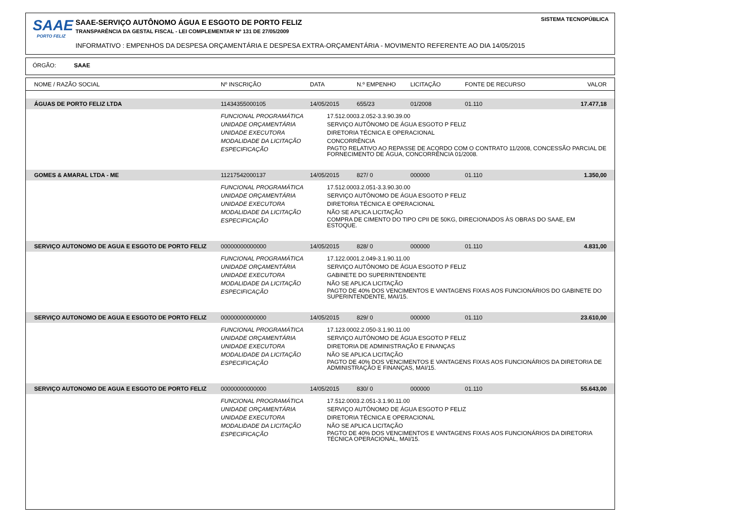SAAE
PORTO FELIZ
SAAE-SERVIÇO AUTÔNOMO ÁGUA E ESGOTO DE PORTO FELIZ
TRANSPARÊNCIA DA GESTAL FISCAL - LEI COMPLEMENTAR Nº 131 DE 27/05/2009
INFORMATIVO : EMPENHOS DA DESPESA ORÇAMENTÁRIA E DESPESA EXTRA-ORÇAMENTÁRIA - MOVIMENTO REFERENTE AO DIA 14/05/2015
SISTEMA TECNOPÚBLICA
ÓRGÃO: SAAE
| NOME / RAZÃO SOCIAL | Nº INSCRIÇÃO | DATA | N.º EMPENHO | LICITAÇÃO | FONTE DE RECURSO | VALOR |
| --- | --- | --- | --- | --- | --- | --- |
| ÁGUAS DE PORTO FELIZ LTDA | 11434355000105 | 14/05/2015 | 655/23 | 01/2008 | 01.110 | 17.477,18 |
| | FUNCIONAL PROGRAMÁTICA 17.512.0003.2.052-3.3.90.39.00 UNIDADE ORÇAMENTÁRIA SERVIÇO AUTÔNOMO DE ÁGUA ESGOTO P FELIZ UNIDADE EXECUTORA DIRETORIA TÉCNICA E OPERACIONAL MODALIDADE DA LICITAÇÃO CONCORRÊNCIA ESPECIFICAÇÃO PAGTO RELATIVO AO REPASSE DE ACORDO COM O CONTRATO 11/2008, CONCESSÃO PARCIAL DE FORNECIMENTO DE ÁGUA, CONCORRÊNCIA 01/2008. | | | | | |
| GOMES & AMARAL LTDA - ME | 11217542000137 | 14/05/2015 | 827/ 0 | 000000 | 01.110 | 1.350,00 |
| | FUNCIONAL PROGRAMÁTICA 17.512.0003.2.051-3.3.90.30.00 UNIDADE ORÇAMENTÁRIA SERVIÇO AUTÔNOMO DE ÁGUA ESGOTO P FELIZ UNIDADE EXECUTORA DIRETORIA TÉCNICA E OPERACIONAL MODALIDADE DA LICITAÇÃO NÃO SE APLICA LICITAÇÃO ESPECIFICAÇÃO COMPRA DE CIMENTO DO TIPO CPII DE 50KG, DIRECIONADOS ÀS OBRAS DO SAAE, EM ESTOQUE. | | | | | |
| SERVIÇO AUTONOMO DE AGUA E ESGOTO DE PORTO FELIZ | 00000000000000 | 14/05/2015 | 828/ 0 | 000000 | 01.110 | 4.831,00 |
| | FUNCIONAL PROGRAMÁTICA 17.122.0001.2.049-3.1.90.11.00 UNIDADE ORÇAMENTÁRIA SERVIÇO AUTÔNOMO DE ÁGUA ESGOTO P FELIZ UNIDADE EXECUTORA GABINETE DO SUPERINTENDENTE MODALIDADE DA LICITAÇÃO NÃO SE APLICA LICITAÇÃO ESPECIFICAÇÃO PAGTO DE 40% DOS VENCIMENTOS E VANTAGENS FIXAS AOS FUNCIONÁRIOS DO GABINETE DO SUPERINTENDENTE, MAI/15. | | | | | |
| SERVIÇO AUTONOMO DE AGUA E ESGOTO DE PORTO FELIZ | 00000000000000 | 14/05/2015 | 829/ 0 | 000000 | 01.110 | 23.610,00 |
| | FUNCIONAL PROGRAMÁTICA 17.123.0002.2.050-3.1.90.11.00 UNIDADE ORÇAMENTÁRIA SERVIÇO AUTÔNOMO DE ÁGUA ESGOTO P FELIZ UNIDADE EXECUTORA DIRETORIA DE ADMINISTRAÇÃO E FINANÇAS MODALIDADE DA LICITAÇÃO NÃO SE APLICA LICITAÇÃO ESPECIFICAÇÃO PAGTO DE 40% DOS VENCIMENTOS E VANTAGENS FIXAS AOS FUNCIONÁRIOS DA DIRETORIA DE ADMINISTRAÇÃO E FINANÇAS, MAI/15. | | | | | |
| SERVIÇO AUTONOMO DE AGUA E ESGOTO DE PORTO FELIZ | 00000000000000 | 14/05/2015 | 830/ 0 | 000000 | 01.110 | 55.643,00 |
| | FUNCIONAL PROGRAMÁTICA 17.512.0003.2.051-3.1.90.11.00 UNIDADE ORÇAMENTÁRIA SERVIÇO AUTÔNOMO DE ÁGUA ESGOTO P FELIZ UNIDADE EXECUTORA DIRETORIA TÉCNICA E OPERACIONAL MODALIDADE DA LICITAÇÃO NÃO SE APLICA LICITAÇÃO ESPECIFICAÇÃO PAGTO DE 40% DOS VENCIMENTOS E VANTAGENS FIXAS AOS FUNCIONÁRIOS DA DIRETORIA TÉCNICA OPERACIONAL, MAI/15. | | | | | |